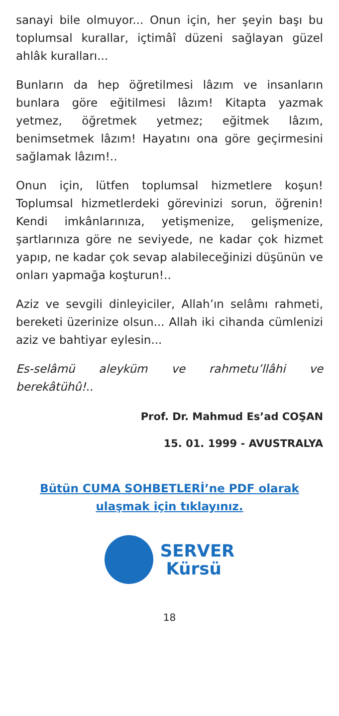sanayi bile olmuyor... Onun için, her şeyin başı bu toplumsal kurallar, içtimâî düzeni sağlayan güzel ahlâk kuralları...
Bunların da hep öğretilmesi lâzım ve insanların bunlara göre eğitilmesi lâzım! Kitapta yazmak yetmez, öğretmek yetmez; eğitmek lâzım, benimsetmek lâzım! Hayatını ona göre geçirmesini sağlamak lâzım!..
Onun için, lütfen toplumsal hizmetlere koşun! Toplumsal hizmetlerdeki görevinizi sorun, öğrenin! Kendi imkânlarınıza, yetişmenize, gelişmenize, şartlarınıza göre ne seviyede, ne kadar çok hizmet yapıp, ne kadar çok sevap alabileceğinizi düşünün ve onları yapmağa koşturun!..
Aziz ve sevgili dinleyiciler, Allah’ın selâmı rahmeti, bereketi üzerinize olsun... Allah iki cihanda cümlenizi aziz ve bahtiyar eylesin...
Es-selâmü aleyküm ve rahmetu’llâhi ve berekâtühû!..
Prof. Dr. Mahmud Es’ad COŞAN
15. 01. 1999 - AVUSTRALYA
Bütün CUMA SOHBETLERİ’ne PDF olarak
ulaşmak için tıklayınız.
SERVER
Kürsü
18